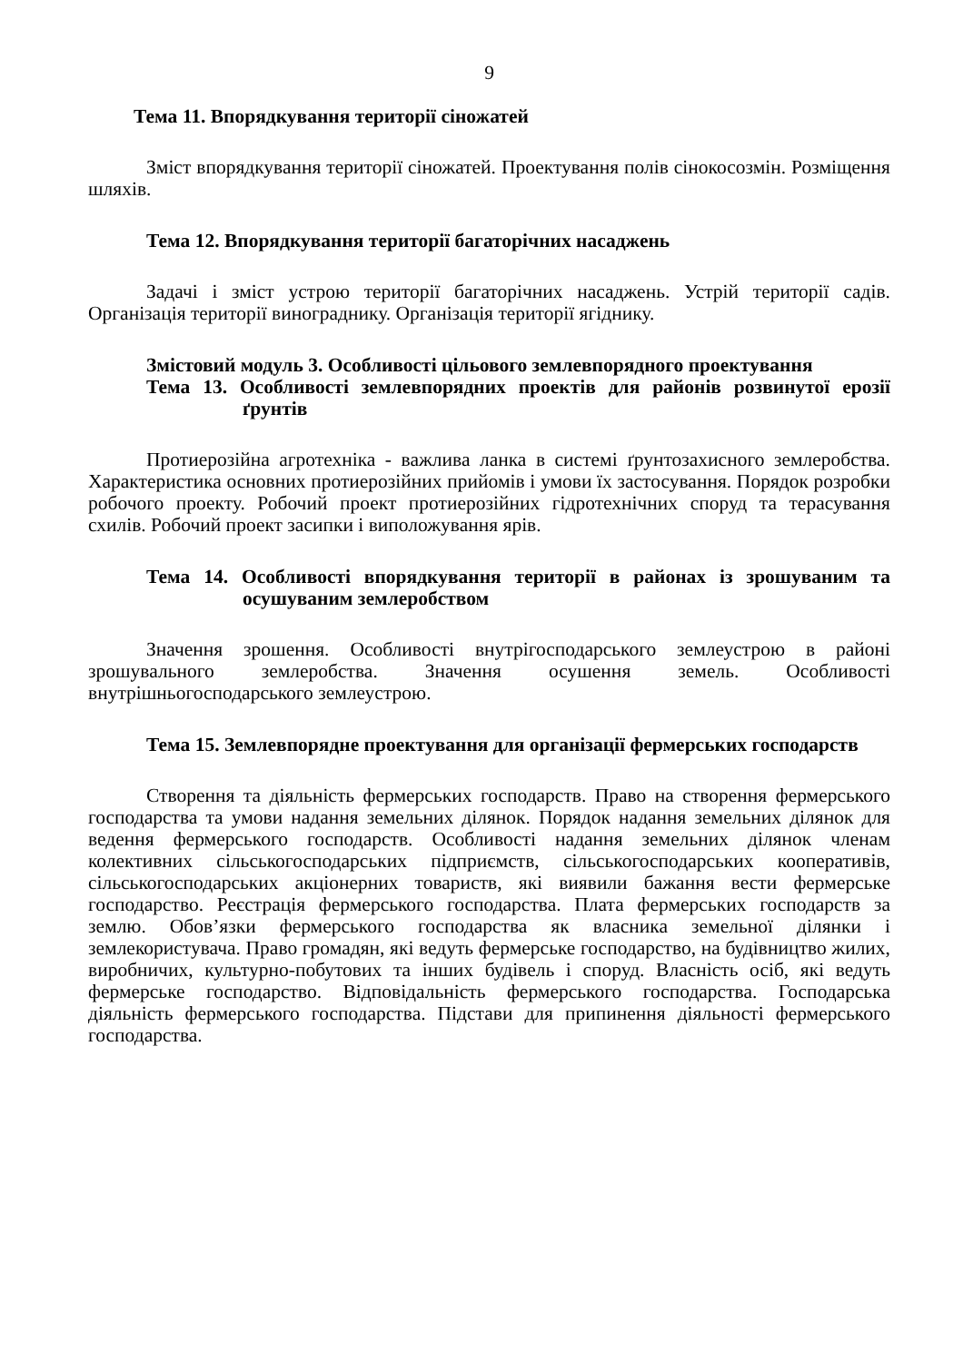9
Тема 11. Впорядкування території сіножатей
Зміст впорядкування території сіножатей. Проектування полів сінокосозмін. Розміщення шляхів.
Тема 12. Впорядкування території багаторічних насаджень
Задачі і зміст устрою території багаторічних насаджень. Устрій території садів. Організація території винограднику. Організація території ягіднику.
Змістовий модуль 3. Особливості цільового землевпорядного проектування
Тема 13. Особливості землевпорядних проектів для районів розвинутої ерозії ґрунтів
Протиерозійна агротехніка - важлива ланка в системі ґрунтозахисного землеробства. Характеристика основних протиерозійних прийомів і умови їх застосування. Порядок розробки робочого проекту. Робочий проект протиерозійних гідротехнічних споруд та терасування схилів. Робочий проект засипки і виположування ярів.
Тема 14. Особливості впорядкування території в районах із зрошуваним та осушуваним землеробством
Значення зрошення. Особливості внутрігосподарського землеустрою в районі зрошувального землеробства. Значення осушення земель. Особливості внутрішньогосподарського землеустрою.
Тема 15. Землевпорядне проектування для організації фермерських господарств
Створення та діяльність фермерських господарств. Право на створення фермерського господарства та умови надання земельних ділянок. Порядок надання земельних ділянок для ведення фермерського господарств. Особливості надання земельних ділянок членам колективних сільськогосподарських підприємств, сільськогосподарських кооперативів, сільськогосподарських акціонерних товариств, які виявили бажання вести фермерське господарство. Реєстрація фермерського господарства. Плата фермерських господарств за землю. Обов’язки фермерського господарства як власника земельної ділянки і землекористувача. Право громадян, які ведуть фермерське господарство, на будівництво жилих, виробничих, культурно-побутових та інших будівель і споруд. Власність осіб, які ведуть фермерське господарство. Відповідальність фермерського господарства. Господарська діяльність фермерського господарства. Підстави для припинення діяльності фермерського господарства.